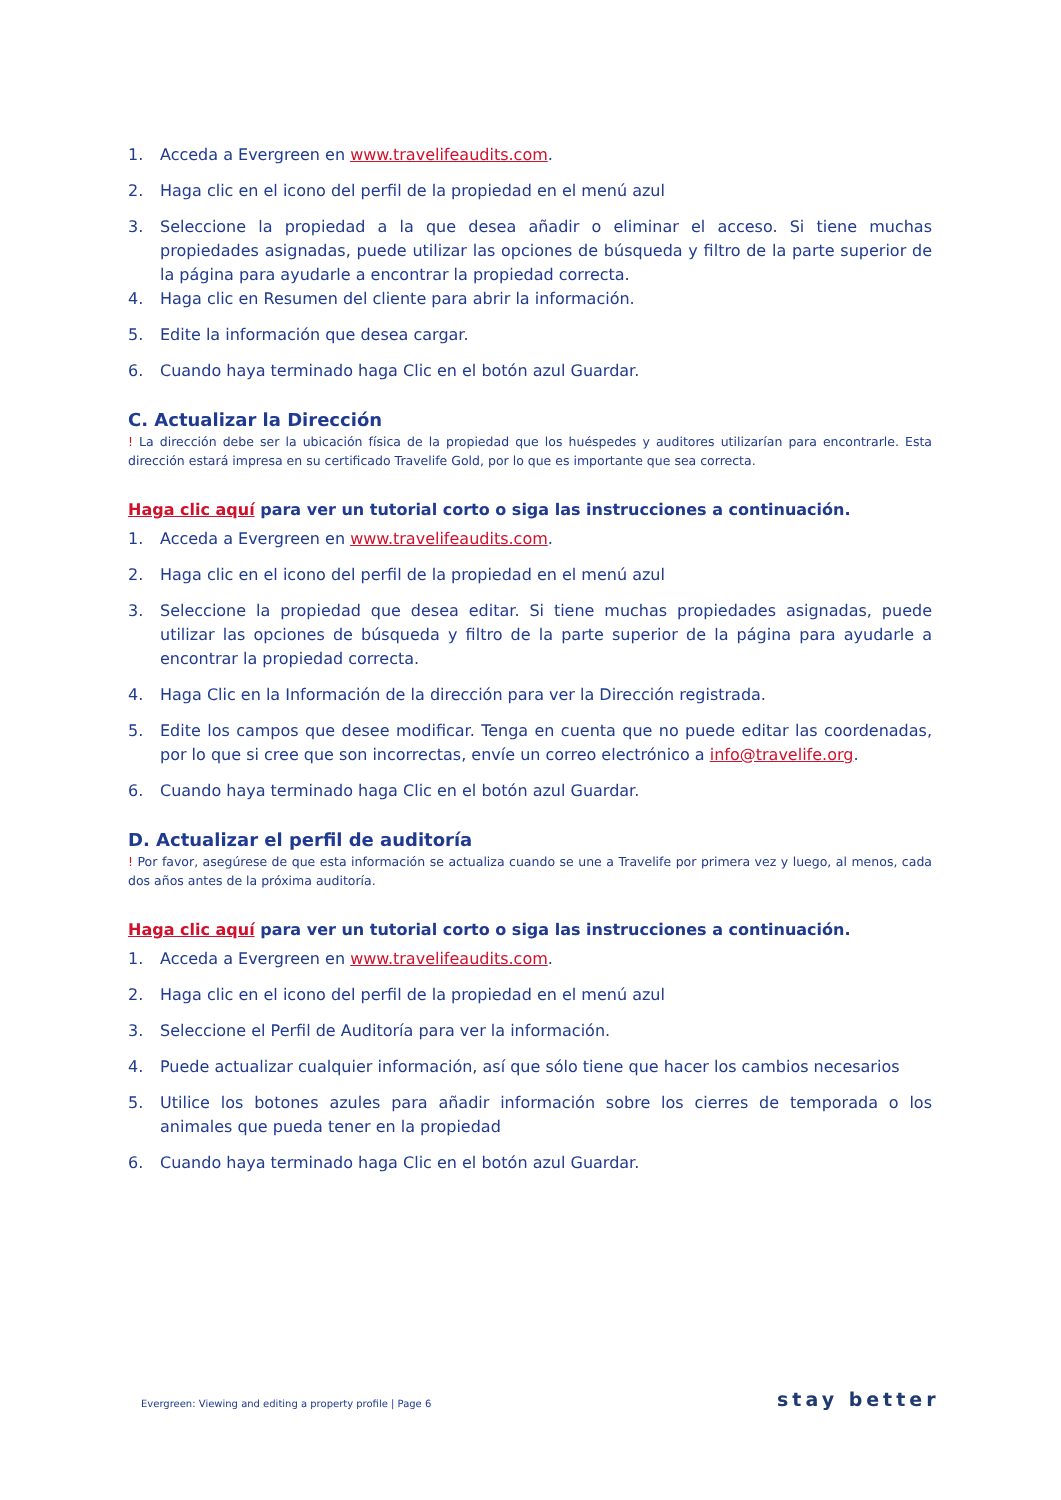1. Acceda a Evergreen en www.travelifeaudits.com.
2. Haga clic en el icono del perfil de la propiedad en el menú azul
3. Seleccione la propiedad a la que desea añadir o eliminar el acceso. Si tiene muchas propiedades asignadas, puede utilizar las opciones de búsqueda y filtro de la parte superior de la página para ayudarle a encontrar la propiedad correcta.
4. Haga clic en Resumen del cliente para abrir la información.
5. Edite la información que desea cargar.
6. Cuando haya terminado haga Clic en el botón azul Guardar.
C. Actualizar la Dirección
! La dirección debe ser la ubicación física de la propiedad que los huéspedes y auditores utilizarían para encontrarle. Esta dirección estará impresa en su certificado Travelife Gold, por lo que es importante que sea correcta.
Haga clic aquí para ver un tutorial corto o siga las instrucciones a continuación.
1. Acceda a Evergreen en www.travelifeaudits.com.
2. Haga clic en el icono del perfil de la propiedad en el menú azul
3. Seleccione la propiedad que desea editar. Si tiene muchas propiedades asignadas, puede utilizar las opciones de búsqueda y filtro de la parte superior de la página para ayudarle a encontrar la propiedad correcta.
4. Haga Clic en la Información de la dirección para ver la Dirección registrada.
5. Edite los campos que desee modificar. Tenga en cuenta que no puede editar las coordenadas, por lo que si cree que son incorrectas, envíe un correo electrónico a info@travelife.org.
6. Cuando haya terminado haga Clic en el botón azul Guardar.
D. Actualizar el perfil de auditoría
! Por favor, asegúrese de que esta información se actualiza cuando se une a Travelife por primera vez y luego, al menos, cada dos años antes de la próxima auditoría.
Haga clic aquí para ver un tutorial corto o siga las instrucciones a continuación.
1. Acceda a Evergreen en www.travelifeaudits.com.
2. Haga clic en el icono del perfil de la propiedad en el menú azul
3. Seleccione el Perfil de Auditoría para ver la información.
4. Puede actualizar cualquier información, así que sólo tiene que hacer los cambios necesarios
5. Utilice los botones azules para añadir información sobre los cierres de temporada o los animales que pueda tener en la propiedad
6. Cuando haya terminado haga Clic en el botón azul Guardar.
Evergreen: Viewing and editing a property profile | Page 6
stay better